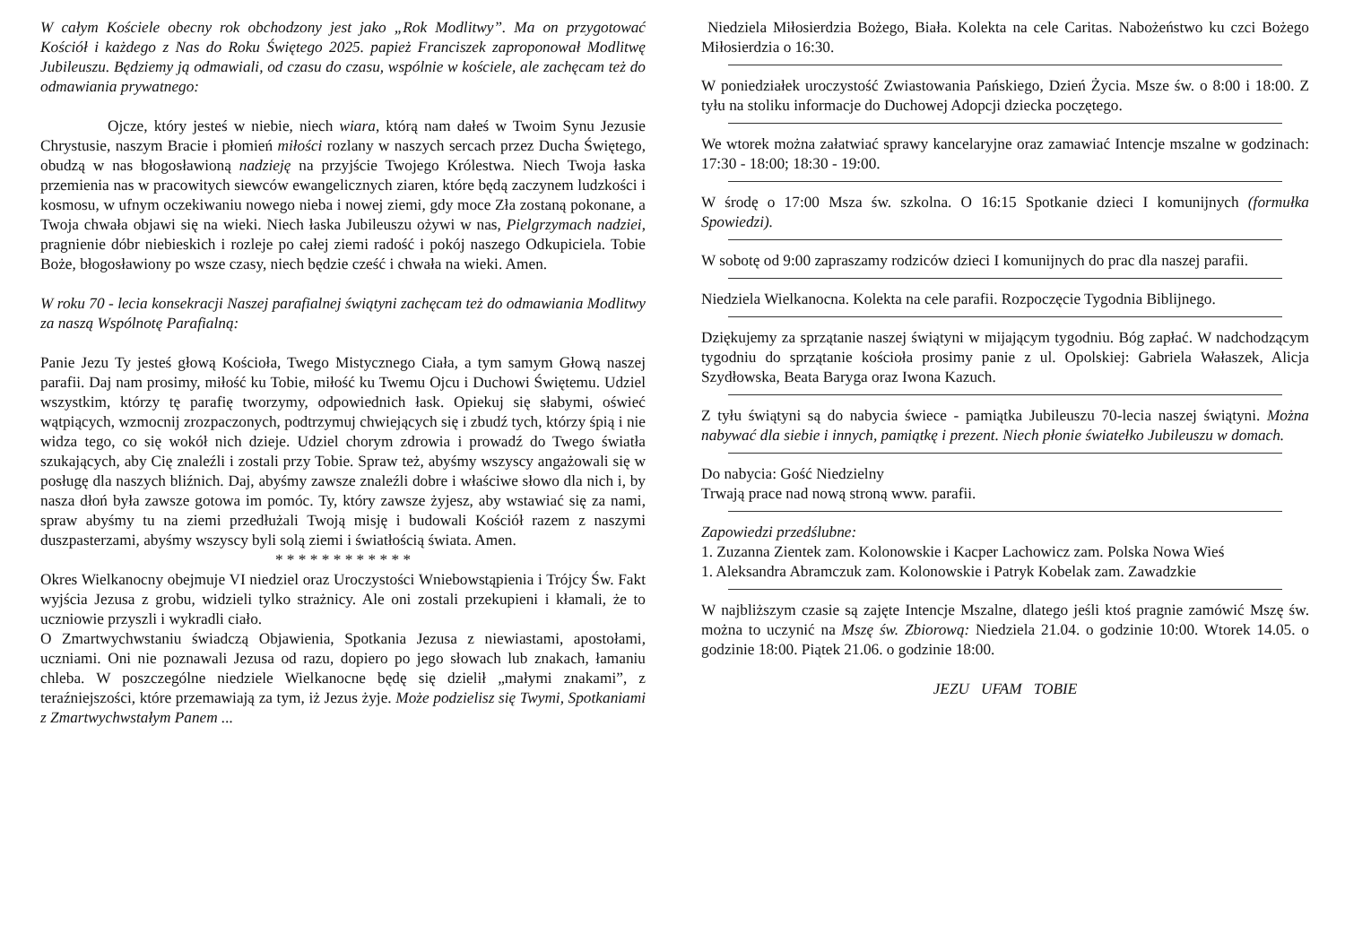W całym Kościele obecny rok obchodzony jest jako „Rok Modlitwy”. Ma on przygotować Kościół i każdego z Nas do Roku Świętego 2025. papież Franciszek zaproponował Modlitwę Jubileuszu. Będziemy ją odmawiali, od czasu do czasu, wspólnie w kościele, ale zachęcam też do odmawiania prywatnego:
Ojcze, który jesteś w niebie, niech wiara, którą nam dałeś w Twoim Synu Jezusie Chrystusie, naszym Bracie i płomień miłości rozlany w naszych sercach przez Ducha Świętego, obudzą w nas błogosławioną nadzieję na przyjście Twojego Królestwa. Niech Twoja łaska przemienia nas w pracowitych siewców ewangelicznych ziaren, które będą zaczynem ludzkości i kosmosu, w ufnym oczekiwaniu nowego nieba i nowej ziemi, gdy moce Zła zostaną pokonane, a Twoja chwała objawi się na wieki. Niech łaska Jubileuszu ożywi w nas, Pielgrzymach nadziei, pragnienie dóbr niebieskich i rozleje po całej ziemi radość i pokój naszego Odkupiciela. Tobie Boże, błogosławiony po wsze czasy, niech będzie cześć i chwała na wieki. Amen.
W roku 70 - lecia konsekracji Naszej parafialnej świątyni zachęcam też do odmawiania Modlitwy za naszą Wspólnotę Parafialną:
Panie Jezu Ty jesteś głową Kościoła, Twego Mistycznego Ciała, a tym samym Głową naszej parafii. Daj nam prosimy, miłość ku Tobie, miłość ku Twemu Ojcu i Duchowi Świętemu. Udziel wszystkim, którzy tę parafię tworzymy, odpowiednich łask. Opiekuj się słabymi, oświeć wątpiących, wzmocnij zrozpaczonych, podtrzymuj chwiejących się i zbudź tych, którzy śpią i nie widza tego, co się wokół nich dzieje. Udziel chorym zdrowia i prowadź do Twego światła szukających, aby Cię znaleźli i zostali przy Tobie. Spraw też, abyśmy wszyscy angażowali się w posługę dla naszych bliźnich. Daj, abyśmy zawsze znaleźli dobre i właściwe słowo dla nich i, by nasza dłoń była zawsze gotowa im pomóc. Ty, który zawsze żyjesz, aby wstawiać się za nami, spraw abyśmy tu na ziemi przedłużali Twoją misję i budowali Kościół razem z naszymi duszpasterzami, abyśmy wszyscy byli solą ziemi i światłością świata. Amen.
* * * * * * * * * * * *
Okres Wielkanocny obejmuje VI niedziel oraz Uroczystości Wniebowstąpienia i Trójcy Św. Fakt wyjścia Jezusa z grobu, widzieli tylko strażnicy. Ale oni zostali przekupieni i kłamali, że to uczniowie przyszli i wykradli ciało.
O Zmartwychwstaniu świadczą Objawienia, Spotkania Jezusa z niewiastami, apostołami, uczniami. Oni nie poznawali Jezusa od razu, dopiero po jego słowach lub znakach, łamaniu chleba. W poszczególne niedziele Wielkanocne będę się dzielił „małymi znakami”, z teraźniejszości, które przemawiają za tym, iż Jezus żyje. Może podzielisz się Twymi, Spotkaniami z Zmartwychwstałym Panem ...
Niedziela Miłosierdzia Bożego, Biała. Kolekta na cele Caritas. Nabożeństwo ku czci Bożego Miłosierdzia o 16:30.
W poniedziałek uroczystość Zwiastowania Pańskiego, Dzień Życia. Msze św. o 8:00 i 18:00. Z tyłu na stoliku informacje do Duchowej Adopcji dziecka poczętego.
We wtorek można załatwiać sprawy kancelaryjne oraz zamawiać Intencje mszalne w godzinach: 17:30 - 18:00; 18:30 - 19:00.
W środę o 17:00 Msza św. szkolna. O 16:15 Spotkanie dzieci I komunijnych (formułka Spowiedzi).
W sobotę od 9:00 zapraszamy rodziców dzieci I komunijnych do prac dla naszej parafii.
Niedziela Wielkanocna. Kolekta na cele parafii. Rozpoczęcie Tygodnia Biblijnego.
Dziękujemy za sprzątanie naszej świątyni w mijającym tygodniu. Bóg zapłać. W nadchodzącym tygodniu do sprzątanie kościoła prosimy panie z ul. Opolskiej: Gabriela Wałaszek, Alicja Szydłowska, Beata Baryga oraz Iwona Kazuch.
Z tyłu świątyni są do nabycia świece - pamiątka Jubileuszu 70-lecia naszej świątyni. Można nabywać dla siebie i innych, pamiątkę i prezent. Niech płonie światełko Jubileuszu w domach.
Do nabycia: Gość Niedzielny
Trwają prace nad nową stroną www. parafii.
Zapowiedzi przedślubne:
1. Zuzanna Zientek zam. Kolonowskie i Kacper Lachowicz zam. Polska Nowa Wieś
1. Aleksandra Abramczuk zam. Kolonowskie i Patryk Kobelak zam. Zawadzkie
W najbliższym czasie są zajęte Intencje Mszalne, dlatego jeśli ktoś pragnie zamówić Mszę św. można to uczynić na Mszę św. Zbiorową: Niedziela 21.04. o godzinie 10:00. Wtorek 14.05. o godzinie 18:00. Piątek 21.06. o godzinie 18:00.
JEZU UFAM TOBIE